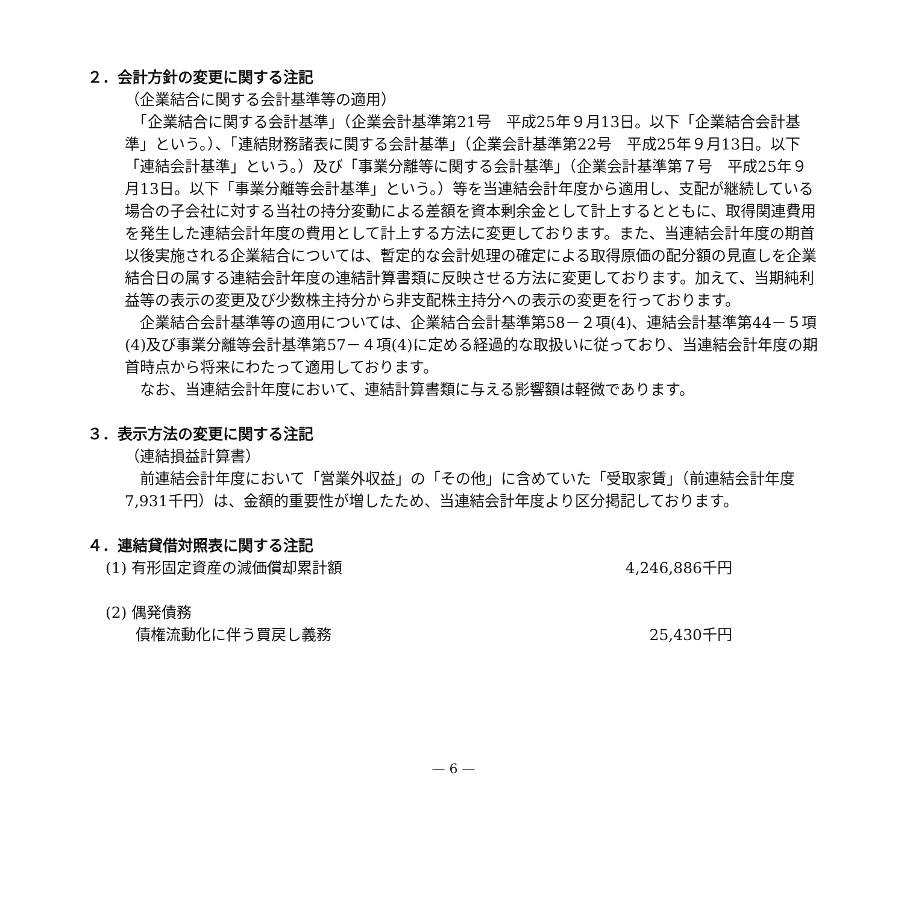２．会計方針の変更に関する注記
（企業結合に関する会計基準等の適用）
　「企業結合に関する会計基準」（企業会計基準第21号　平成25年９月13日。以下「企業結合会計基準」という。）、「連結財務諸表に関する会計基準」（企業会計基準第22号　平成25年９月13日。以下「連結会計基準」という。）及び「事業分離等に関する会計基準」（企業会計基準第７号　平成25年９月13日。以下「事業分離等会計基準」という。）等を当連結会計年度から適用し、支配が継続している場合の子会社に対する当社の持分変動による差額を資本剰余金として計上するとともに、取得関連費用を発生した連結会計年度の費用として計上する方法に変更しております。また、当連結会計年度の期首以後実施される企業結合については、暫定的な会計処理の確定による取得原価の配分額の見直しを企業結合日の属する連結会計年度の連結計算書類に反映させる方法に変更しております。加えて、当期純利益等の表示の変更及び少数株主持分から非支配株主持分への表示の変更を行っております。
　企業結合会計基準等の適用については、企業結合会計基準第58－２項(4)、連結会計基準第44－５項(4)及び事業分離等会計基準第57－４項(4)に定める経過的な取扱いに従っており、当連結会計年度の期首時点から将来にわたって適用しております。
　なお、当連結会計年度において、連結計算書類に与える影響額は軽微であります。
３．表示方法の変更に関する注記
（連結損益計算書）
　前連結会計年度において「営業外収益」の「その他」に含めていた「受取家賃」（前連結会計年度7,931千円）は、金額的重要性が増したため、当連結会計年度より区分掲記しております。
４．連結貸借対照表に関する注記
(1) 有形固定資産の減価償却累計額 4,246,886千円
(2) 偶発債務
　　債権流動化に伴う買戻し義務 25,430千円
— 6 —